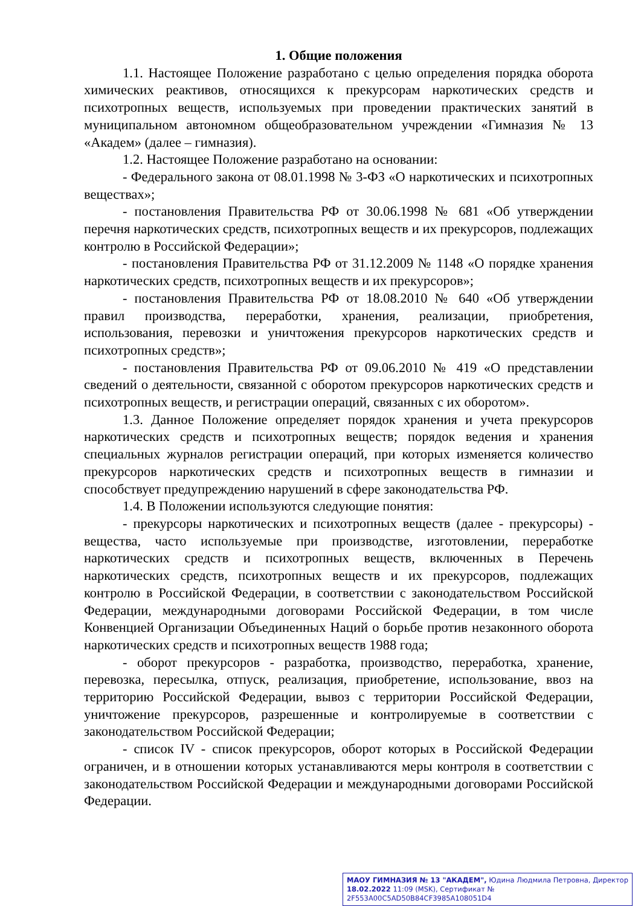1. Общие положения
1.1. Настоящее Положение разработано с целью определения порядка оборота химических реактивов, относящихся к прекурсорам наркотических средств и психотропных веществ, используемых при проведении практических занятий в муниципальном автономном общеобразовательном учреждении «Гимназия № 13 «Академ» (далее – гимназия).
1.2. Настоящее Положение разработано на основании:
- Федерального закона от 08.01.1998 № 3-ФЗ «О наркотических и психотропных веществах»;
- постановления Правительства РФ от 30.06.1998 № 681 «Об утверждении перечня наркотических средств, психотропных веществ и их прекурсоров, подлежащих контролю в Российской Федерации»;
- постановления Правительства РФ от 31.12.2009 № 1148 «О порядке хранения наркотических средств, психотропных веществ и их прекурсоров»;
- постановления Правительства РФ от 18.08.2010 № 640 «Об утверждении правил производства, переработки, хранения, реализации, приобретения, использования, перевозки и уничтожения прекурсоров наркотических средств и психотропных средств»;
- постановления Правительства РФ от 09.06.2010 № 419 «О представлении сведений о деятельности, связанной с оборотом прекурсоров наркотических средств и психотропных веществ, и регистрации операций, связанных с их оборотом».
1.3. Данное Положение определяет порядок хранения и учета прекурсоров наркотических средств и психотропных веществ; порядок ведения и хранения специальных журналов регистрации операций, при которых изменяется количество прекурсоров наркотических средств и психотропных веществ в гимназии и способствует предупреждению нарушений в сфере законодательства РФ.
1.4. В Положении используются следующие понятия:
- прекурсоры наркотических и психотропных веществ (далее - прекурсоры) - вещества, часто используемые при производстве, изготовлении, переработке наркотических средств и психотропных веществ, включенных в Перечень наркотических средств, психотропных веществ и их прекурсоров, подлежащих контролю в Российской Федерации, в соответствии с законодательством Российской Федерации, международными договорами Российской Федерации, в том числе Конвенцией Организации Объединенных Наций о борьбе против незаконного оборота наркотических средств и психотропных веществ 1988 года;
- оборот прекурсоров - разработка, производство, переработка, хранение, перевозка, пересылка, отпуск, реализация, приобретение, использование, ввоз на территорию Российской Федерации, вывоз с территории Российской Федерации, уничтожение прекурсоров, разрешенные и контролируемые в соответствии с законодательством Российской Федерации;
- список IV - список прекурсоров, оборот которых в Российской Федерации ограничен, и в отношении которых устанавливаются меры контроля в соответствии с законодательством Российской Федерации и международными договорами Российской Федерации.
МАОУ ГИМНАЗИЯ № 13 "АКАДЕМ", Юдина Людмила Петровна, Директор
18.02.2022 11:09 (MSK), Сертификат № 2F553A00C5AD50B84CF3985A108051D4